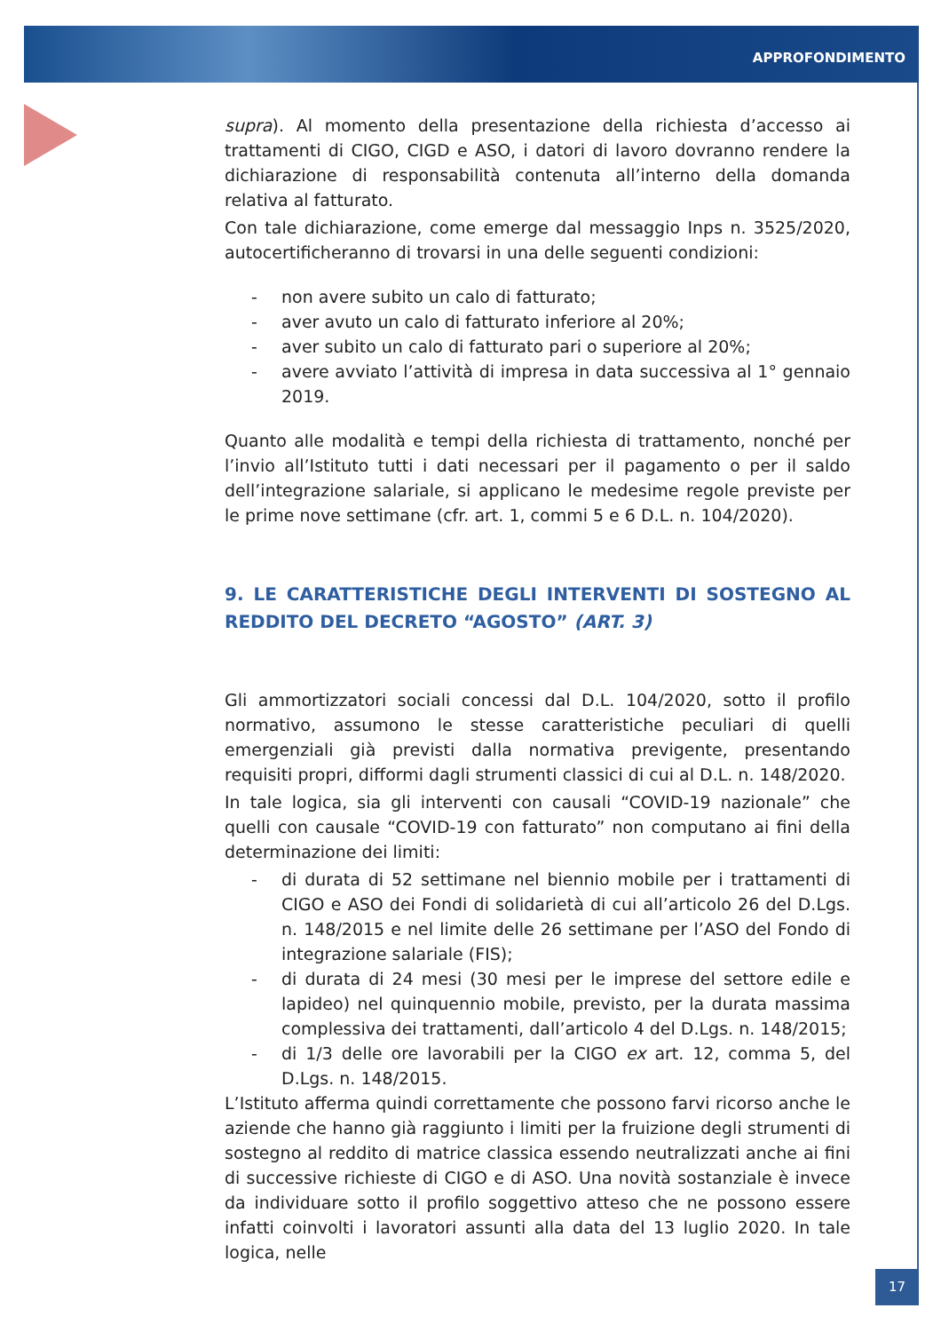APPROFONDIMENTO
supra). Al momento della presentazione della richiesta d’accesso ai trattamenti di CIGO, CIGD e ASO, i datori di lavoro dovranno rendere la dichiarazione di responsabilità contenuta all’interno della domanda relativa al fatturato.
Con tale dichiarazione, come emerge dal messaggio Inps n. 3525/2020, autocertificheranno di trovarsi in una delle seguenti condizioni:
- non avere subito un calo di fatturato;
- aver avuto un calo di fatturato inferiore al 20%;
- aver subito un calo di fatturato pari o superiore al 20%;
- avere avviato l’attività di impresa in data successiva al 1° gennaio 2019.
Quanto alle modalità e tempi della richiesta di trattamento, nonché per l’invio all’Istituto tutti i dati necessari per il pagamento o per il saldo dell’integrazione salariale, si applicano le medesime regole previste per le prime nove settimane (cfr. art. 1, commi 5 e 6 D.L. n. 104/2020).
9. LE CARATTERISTICHE DEGLI INTERVENTI DI SOSTEGNO AL REDDITO DEL DECRETO “AGOSTO” (ART. 3)
Gli ammortizzatori sociali concessi dal D.L. 104/2020, sotto il profilo normativo, assumono le stesse caratteristiche peculiari di quelli emergenziali già previsti dalla normativa previgente, presentando requisiti propri, difformi dagli strumenti classici di cui al D.L. n. 148/2020.
In tale logica, sia gli interventi con causali “COVID-19 nazionale” che quelli con causale “COVID-19 con fatturato” non computano ai fini della determinazione dei limiti:
- di durata di 52 settimane nel biennio mobile per i trattamenti di CIGO e ASO dei Fondi di solidarietà di cui all’articolo 26 del D.Lgs. n. 148/2015 e nel limite delle 26 settimane per l’ASO del Fondo di integrazione salariale (FIS);
- di durata di 24 mesi (30 mesi per le imprese del settore edile e lapideo) nel quinquennio mobile, previsto, per la durata massima complessiva dei trattamenti, dall’articolo 4 del D.Lgs. n. 148/2015;
- di 1/3 delle ore lavorabili per la CIGO ex art. 12, comma 5, del D.Lgs. n. 148/2015.
L’Istituto afferma quindi correttamente che possono farvi ricorso anche le aziende che hanno già raggiunto i limiti per la fruizione degli strumenti di sostegno al reddito di matrice classica essendo neutralizzati anche ai fini di successive richieste di CIGO e di ASO. Una novità sostanziale è invece da individuare sotto il profilo soggettivo atteso che ne possono essere infatti coinvolti i lavoratori assunti alla data del 13 luglio 2020. In tale logica, nelle
17